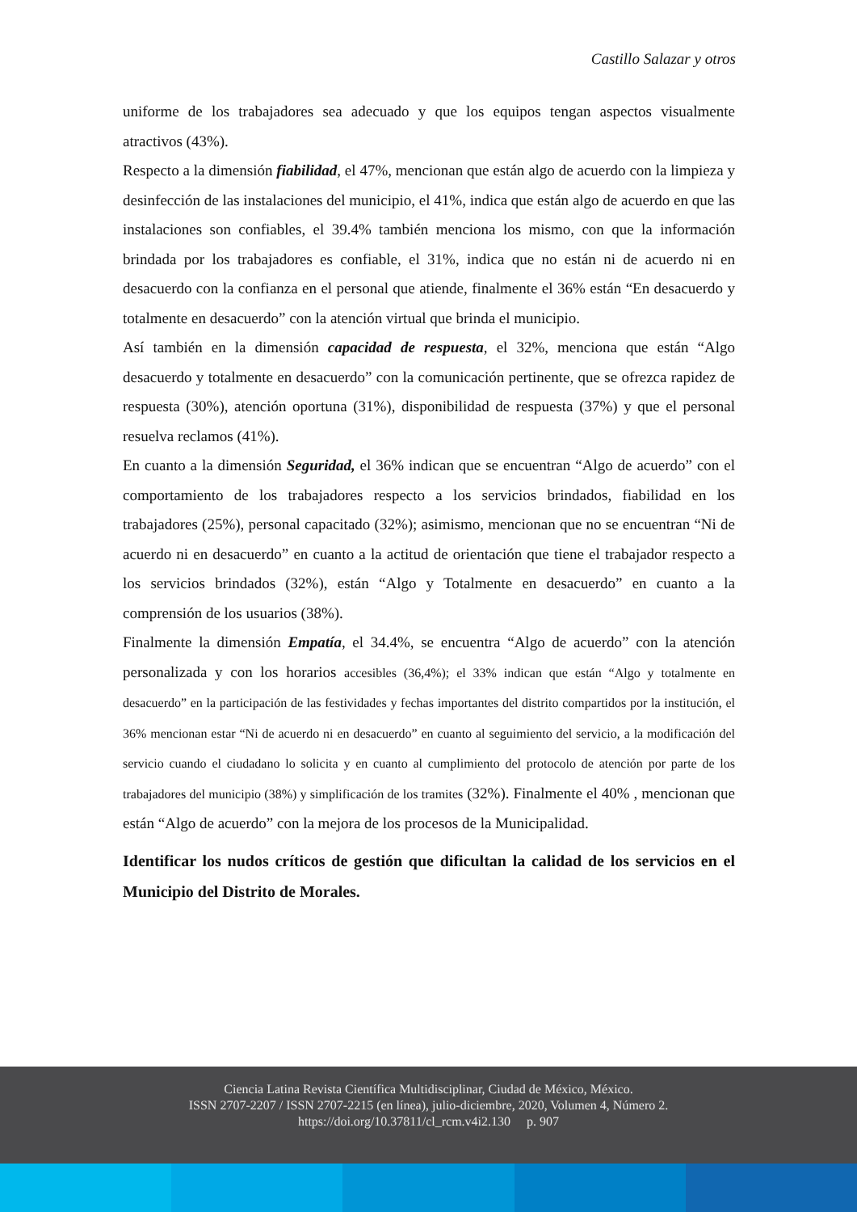Castillo Salazar y otros
uniforme de los trabajadores sea adecuado y que los equipos tengan aspectos visualmente atractivos (43%).
Respecto a la dimensión fiabilidad, el 47%, mencionan que están algo de acuerdo con la limpieza y desinfección de las instalaciones del municipio, el 41%, indica que están algo de acuerdo en que las instalaciones son confiables, el 39.4% también menciona los mismo, con que la información brindada por los trabajadores es confiable, el 31%, indica que no están ni de acuerdo ni en desacuerdo con la confianza en el personal que atiende, finalmente el 36% están “En desacuerdo y totalmente en desacuerdo” con la atención virtual que brinda el municipio.
Así también en la dimensión capacidad de respuesta, el 32%, menciona que están “Algo desacuerdo y totalmente en desacuerdo” con la comunicación pertinente, que se ofrezca rapidez de respuesta (30%), atención oportuna (31%), disponibilidad de respuesta (37%) y que el personal resuelva reclamos (41%).
En cuanto a la dimensión Seguridad, el 36% indican que se encuentran “Algo de acuerdo” con el comportamiento de los trabajadores respecto a los servicios brindados, fiabilidad en los trabajadores (25%), personal capacitado (32%); asimismo, mencionan que no se encuentran “Ni de acuerdo ni en desacuerdo” en cuanto a la actitud de orientación que tiene el trabajador respecto a los servicios brindados (32%), están “Algo y Totalmente en desacuerdo” en cuanto a la comprensión de los usuarios (38%).
Finalmente la dimensión Empatía, el 34.4%, se encuentra “Algo de acuerdo” con la atención personalizada y con los horarios accesibles (36,4%); el 33% indican que están “Algo y totalmente en desacuerdo” en la participación de las festividades y fechas importantes del distrito compartidos por la institución, el 36% mencionan estar “Ni de acuerdo ni en desacuerdo” en cuanto al seguimiento del servicio, a la modificación del servicio cuando el ciudadano lo solicita y en cuanto al cumplimiento del protocolo de atención por parte de los trabajadores del municipio (38%) y simplificación de los tramites (32%). Finalmente el 40% , mencionan que están “Algo de acuerdo” con la mejora de los procesos de la Municipalidad.
Identificar los nudos críticos de gestión que dificultan la calidad de los servicios en el Municipio del Distrito de Morales.
Ciencia Latina Revista Científica Multidisciplinar, Ciudad de México, México.
ISSN 2707-2207 / ISSN 2707-2215 (en línea), julio-diciembre, 2020, Volumen 4, Número 2.
https://doi.org/10.37811/cl_rcm.v4i2.130 p. 907